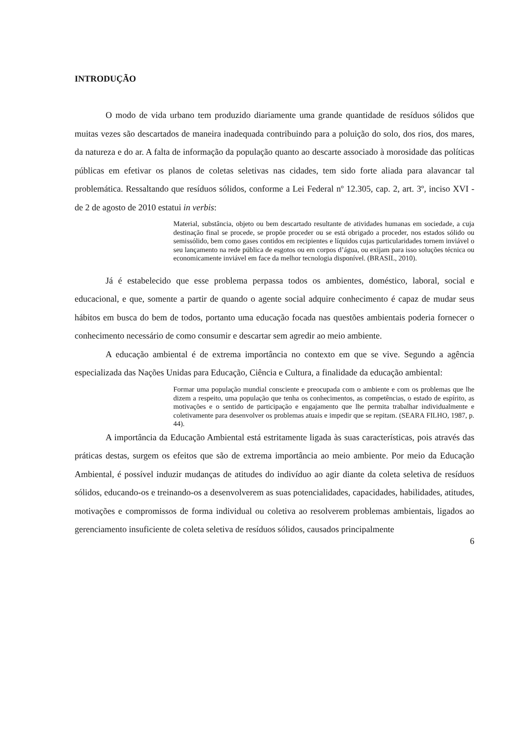INTRODUÇÃO
O modo de vida urbano tem produzido diariamente uma grande quantidade de resíduos sólidos que muitas vezes são descartados de maneira inadequada contribuindo para a poluição do solo, dos rios, dos mares, da natureza e do ar. A falta de informação da população quanto ao descarte associado à morosidade das políticas públicas em efetivar os planos de coletas seletivas nas cidades, tem sido forte aliada para alavancar tal problemática. Ressaltando que resíduos sólidos, conforme a Lei Federal nº 12.305, cap. 2, art. 3º, inciso XVI - de 2 de agosto de 2010 estatui in verbis:
Material, substância, objeto ou bem descartado resultante de atividades humanas em sociedade, a cuja destinação final se procede, se propõe proceder ou se está obrigado a proceder, nos estados sólido ou semissólido, bem como gases contidos em recipientes e líquidos cujas particularidades tornem inviável o seu lançamento na rede pública de esgotos ou em corpos d’água, ou exijam para isso soluções técnica ou economicamente inviável em face da melhor tecnologia disponível. (BRASIL, 2010).
Já é estabelecido que esse problema perpassa todos os ambientes, doméstico, laboral, social e educacional, e que, somente a partir de quando o agente social adquire conhecimento é capaz de mudar seus hábitos em busca do bem de todos, portanto uma educação focada nas questões ambientais poderia fornecer o conhecimento necessário de como consumir e descartar sem agredir ao meio ambiente.
A educação ambiental é de extrema importância no contexto em que se vive. Segundo a agência especializada das Nações Unidas para Educação, Ciência e Cultura, a finalidade da educação ambiental:
Formar uma população mundial consciente e preocupada com o ambiente e com os problemas que lhe dizem a respeito, uma população que tenha os conhecimentos, as competências, o estado de espírito, as motivações e o sentido de participação e engajamento que lhe permita trabalhar individualmente e coletivamente para desenvolver os problemas atuais e impedir que se repitam. (SEARA FILHO, 1987, p. 44).
A importância da Educação Ambiental está estritamente ligada às suas características, pois através das práticas destas, surgem os efeitos que são de extrema importância ao meio ambiente. Por meio da Educação Ambiental, é possível induzir mudanças de atitudes do indivíduo ao agir diante da coleta seletiva de resíduos sólidos, educando-os e treinando-os a desenvolverem as suas potencialidades, capacidades, habilidades, atitudes, motivações e compromissos de forma individual ou coletiva ao resolverem problemas ambientais, ligados ao gerenciamento insuficiente de coleta seletiva de resíduos sólidos, causados principalmente
6